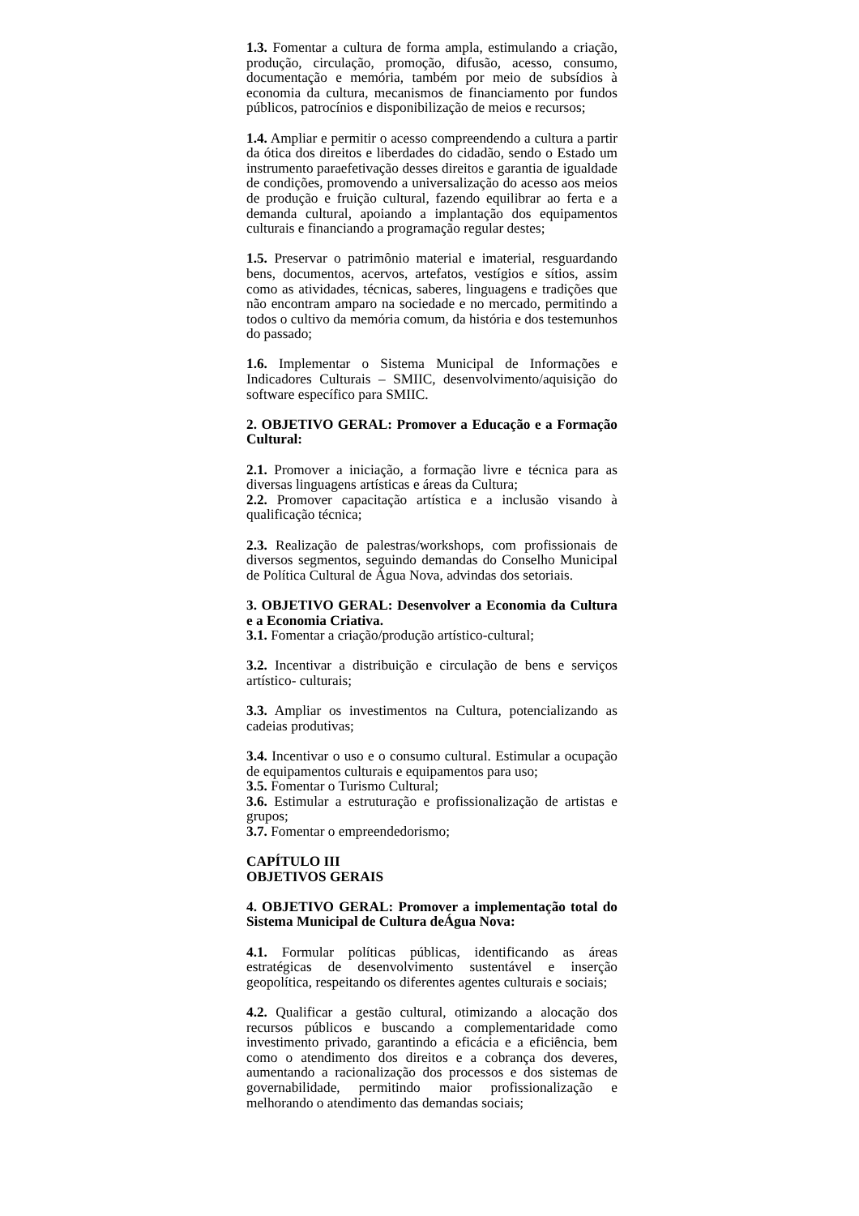1.3. Fomentar a cultura de forma ampla, estimulando a criação, produção, circulação, promoção, difusão, acesso, consumo, documentação e memória, também por meio de subsídios à economia da cultura, mecanismos de financiamento por fundos públicos, patrocínios e disponibilização de meios e recursos;
1.4. Ampliar e permitir o acesso compreendendo a cultura a partir da ótica dos direitos e liberdades do cidadão, sendo o Estado um instrumento paraefetivação desses direitos e garantia de igualdade de condições, promovendo a universalização do acesso aos meios de produção e fruição cultural, fazendo equilibrar ao ferta e a demanda cultural, apoiando a implantação dos equipamentos culturais e financiando a programação regular destes;
1.5. Preservar o patrimônio material e imaterial, resguardando bens, documentos, acervos, artefatos, vestígios e sítios, assim como as atividades, técnicas, saberes, linguagens e tradições que não encontram amparo na sociedade e no mercado, permitindo a todos o cultivo da memória comum, da história e dos testemunhos do passado;
1.6. Implementar o Sistema Municipal de Informações e Indicadores Culturais – SMIIC, desenvolvimento/aquisição do software específico para SMIIC.
2. OBJETIVO GERAL: Promover a Educação e a Formação Cultural:
2.1. Promover a iniciação, a formação livre e técnica para as diversas linguagens artísticas e áreas da Cultura;
2.2. Promover capacitação artística e a inclusão visando à qualificação técnica;
2.3. Realização de palestras/workshops, com profissionais de diversos segmentos, seguindo demandas do Conselho Municipal de Política Cultural de Água Nova, advindas dos setoriais.
3. OBJETIVO GERAL: Desenvolver a Economia da Cultura e a Economia Criativa.
3.1. Fomentar a criação/produção artístico-cultural;
3.2. Incentivar a distribuição e circulação de bens e serviços artístico- culturais;
3.3. Ampliar os investimentos na Cultura, potencializando as cadeias produtivas;
3.4. Incentivar o uso e o consumo cultural. Estimular a ocupação de equipamentos culturais e equipamentos para uso;
3.5. Fomentar o Turismo Cultural;
3.6. Estimular a estruturação e profissionalização de artistas e grupos;
3.7. Fomentar o empreendedorismo;
CAPÍTULO III
OBJETIVOS GERAIS
4. OBJETIVO GERAL: Promover a implementação total do Sistema Municipal de Cultura deÁgua Nova:
4.1. Formular políticas públicas, identificando as áreas estratégicas de desenvolvimento sustentável e inserção geopolítica, respeitando os diferentes agentes culturais e sociais;
4.2. Qualificar a gestão cultural, otimizando a alocação dos recursos públicos e buscando a complementaridade como investimento privado, garantindo a eficácia e a eficiência, bem como o atendimento dos direitos e a cobrança dos deveres, aumentando a racionalização dos processos e dos sistemas de governabilidade, permitindo maior profissionalização e melhorando o atendimento das demandas sociais;